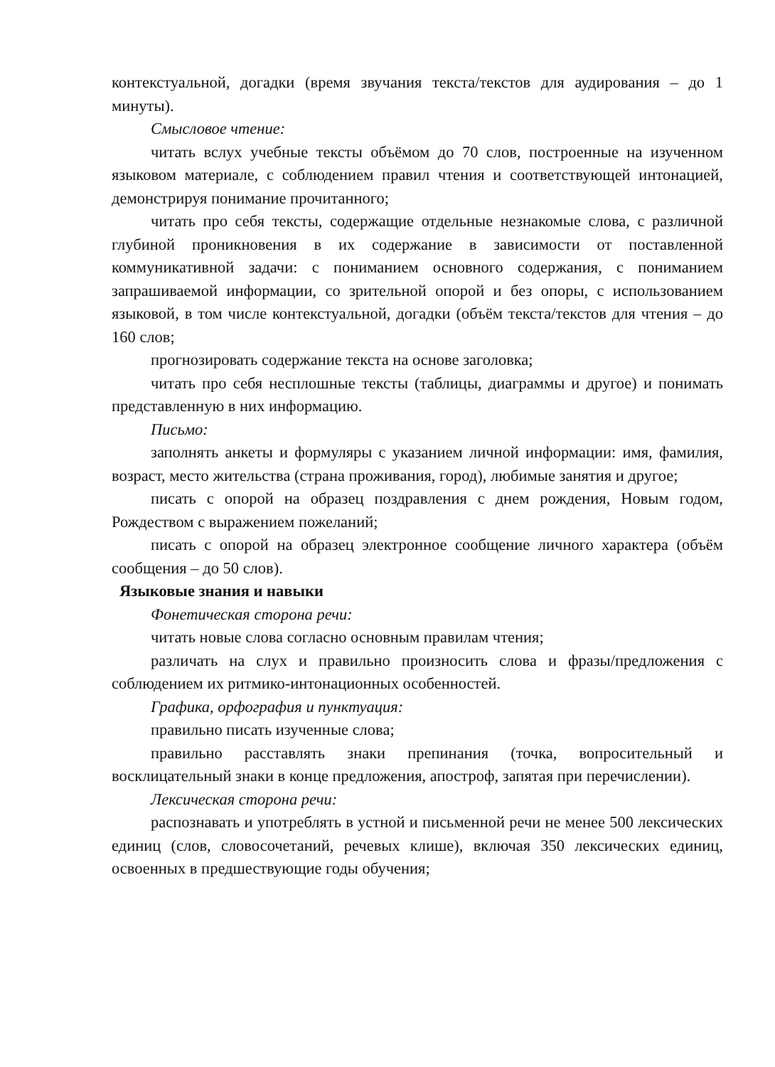контекстуальной, догадки (время звучания текста/текстов для аудирования – до 1 минуты).
Смысловое чтение:
читать вслух учебные тексты объёмом до 70 слов, построенные на изученном языковом материале, с соблюдением правил чтения и соответствующей интонацией, демонстрируя понимание прочитанного;
читать про себя тексты, содержащие отдельные незнакомые слова, с различной глубиной проникновения в их содержание в зависимости от поставленной коммуникативной задачи: с пониманием основного содержания, с пониманием запрашиваемой информации, со зрительной опорой и без опоры, с использованием языковой, в том числе контекстуальной, догадки (объём текста/текстов для чтения – до 160 слов;
прогнозировать содержание текста на основе заголовка;
читать про себя несплошные тексты (таблицы, диаграммы и другое) и понимать представленную в них информацию.
Письмо:
заполнять анкеты и формуляры с указанием личной информации: имя, фамилия, возраст, место жительства (страна проживания, город), любимые занятия и другое;
писать с опорой на образец поздравления с днем рождения, Новым годом, Рождеством с выражением пожеланий;
писать с опорой на образец электронное сообщение личного характера (объём сообщения – до 50 слов).
Языковые знания и навыки
Фонетическая сторона речи:
читать новые слова согласно основным правилам чтения;
различать на слух и правильно произносить слова и фразы/предложения с соблюдением их ритмико-интонационных особенностей.
Графика, орфография и пунктуация:
правильно писать изученные слова;
правильно расставлять знаки препинания (точка, вопросительный и восклицательный знаки в конце предложения, апостроф, запятая при перечислении).
Лексическая сторона речи:
распознавать и употреблять в устной и письменной речи не менее 500 лексических единиц (слов, словосочетаний, речевых клише), включая 350 лексических единиц, освоенных в предшествующие годы обучения;